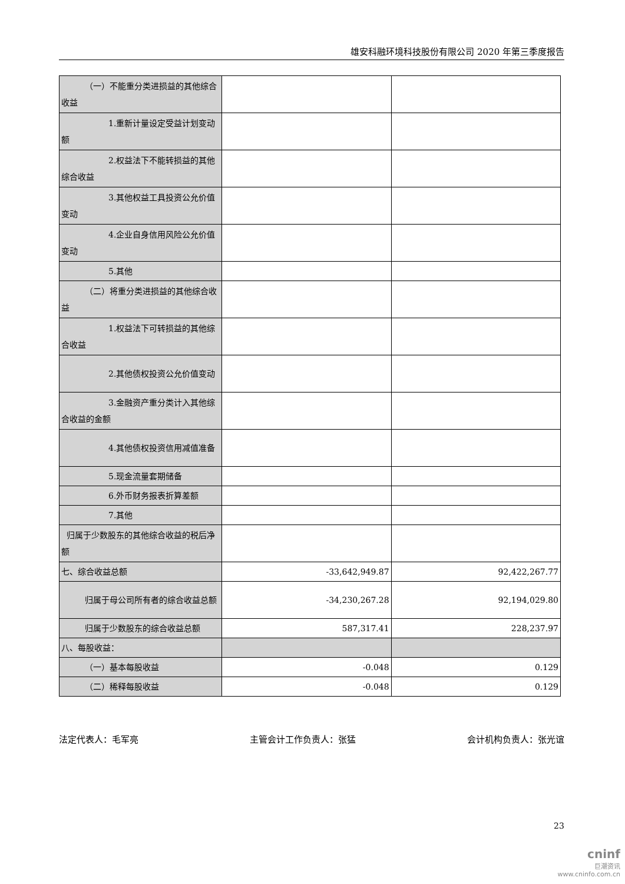雄安科融环境科技股份有限公司 2020 年第三季度报告
| （一）不能重分类进损益的其他综合收益 | | |
| 1.重新计量设定受益计划变动额 | | |
| 2.权益法下不能转损益的其他综合收益 | | |
| 3.其他权益工具投资公允价值变动 | | |
| 4.企业自身信用风险公允价值变动 | | |
| 5.其他 | | |
| （二）将重分类进损益的其他综合收益 | | |
| 1.权益法下可转损益的其他综合收益 | | |
| 2.其他债权投资公允价值变动 | | |
| 3.金融资产重分类计入其他综合收益的金额 | | |
| 4.其他债权投资信用减值准备 | | |
| 5.现金流量套期储备 | | |
| 6.外币财务报表折算差额 | | |
| 7.其他 | | |
| 归属于少数股东的其他综合收益的税后净额 | | |
| 七、综合收益总额 | -33,642,949.87 | 92,422,267.77 |
| 归属于母公司所有者的综合收益总额 | -34,230,267.28 | 92,194,029.80 |
| 归属于少数股东的综合收益总额 | 587,317.41 | 228,237.97 |
| 八、每股收益： | | |
| （一）基本每股收益 | -0.048 | 0.129 |
| （二）稀释每股收益 | -0.048 | 0.129 |
法定代表人：毛军亮 主管会计工作负责人：张猛 会计机构负责人：张光谊
23
cninf
巨潮资讯
www.cninfo.com.cn